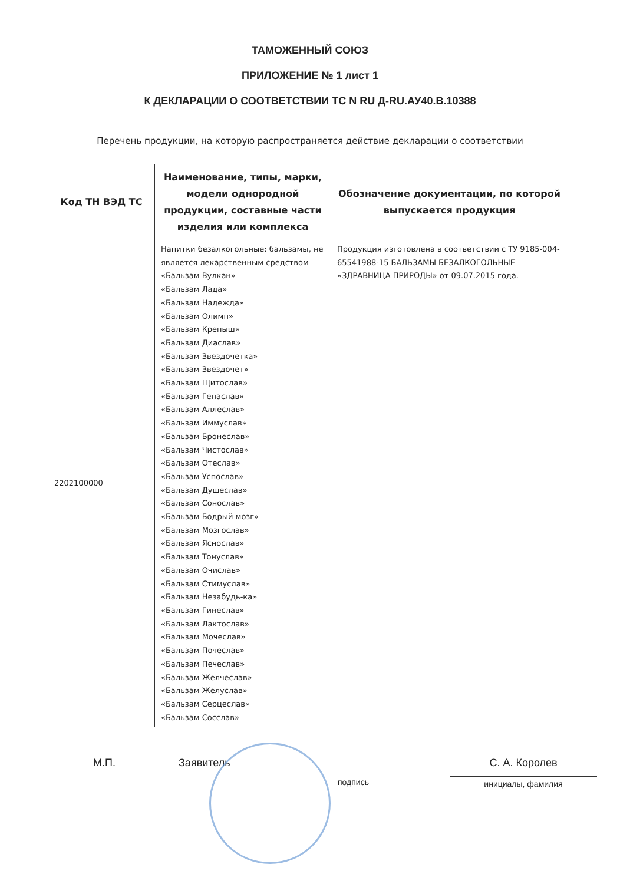ТАМОЖЕННЫЙ СОЮЗ
ПРИЛОЖЕНИЕ № 1 лист 1
К ДЕКЛАРАЦИИ О СООТВЕТСТВИИ ТС N RU Д-RU.АУ40.В.10388
Перечень продукции, на которую распространяется действие декларации о соответствии
| Код ТН ВЭД ТС | Наименование, типы, марки, модели однородной продукции, составные части изделия или комплекса | Обозначение документации, по которой выпускается продукция |
| --- | --- | --- |
| 2202100000 | Напитки безалкогольные: бальзамы, не является лекарственным средством «Бальзам Вулкан» «Бальзам Лада» «Бальзам Надежда» «Бальзам Олимп» «Бальзам Крепыш» «Бальзам Диаслав» «Бальзам Звездочетка» «Бальзам Звездочет» «Бальзам Щитослав» «Бальзам Гепаслав» «Бальзам Аллеслав» «Бальзам Иммуслав» «Бальзам Бронеслав» «Бальзам Чистослав» «Бальзам Отеслав» «Бальзам Успослав» «Бальзам Душеслав» «Бальзам Сонослав» «Бальзам Бодрый мозг» «Бальзам Мозгослав» «Бальзам Яснослав» «Бальзам Тонуслав» «Бальзам Очислав» «Бальзам Стимуслав» «Бальзам Незабудь-ка» «Бальзам Гинеслав» «Бальзам Лактослав» «Бальзам Мочеслав» «Бальзам Почеслав» «Бальзам Печеслав» «Бальзам Желчеслав» «Бальзам Желуслав» «Бальзам Серцеслав» «Бальзам Сосслав» | Продукция изготовлена в соответствии с ТУ 9185-004-65541988-15 БАЛЬЗАМЫ БЕЗАЛКОГОЛЬНЫЕ «ЗДРАВНИЦА ПРИРОДЫ» от 09.07.2015 года. |
М.П. Заявитель
подпись
С. А. Королев
инициалы, фамилия